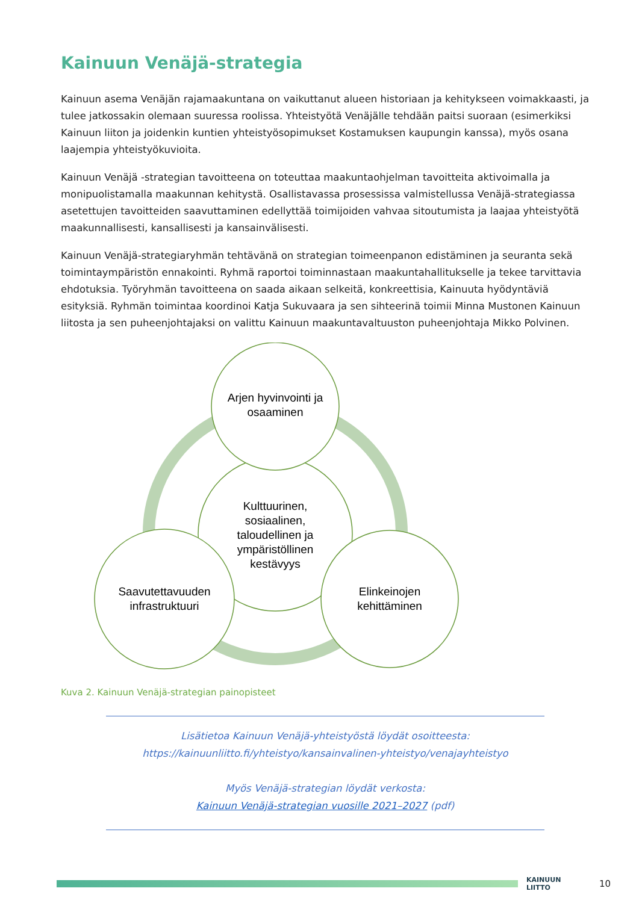Kainuun Venäjä-strategia
Kainuun asema Venäjän rajamaakuntana on vaikuttanut alueen historiaan ja kehitykseen voimakkaasti, ja tulee jatkossakin olemaan suuressa roolissa. Yhteistyötä Venäjälle tehdään paitsi suoraan (esimerkiksi Kainuun liiton ja joidenkin kuntien yhteistyösopimukset Kostamuksen kaupungin kanssa), myös osana laajempia yhteistyökuvioita.
Kainuun Venäjä -strategian tavoitteena on toteuttaa maakuntaohjelman tavoitteita aktivoimalla ja monipuolistamalla maakunnan kehitystä. Osallistavassa prosessissa valmistellussa Venäjä-strategiassa asetettujen tavoitteiden saavuttaminen edellyttää toimijoiden vahvaa sitoutumista ja laajaa yhteistyötä maakunnallisesti, kansallisesti ja kansainvälisesti.
Kainuun Venäjä-strategiaryhmän tehtävänä on strategian toimeenpanon edistäminen ja seuranta sekä toimintaympäristön ennakointi. Ryhmä raportoi toiminnastaan maakuntahallitukselle ja tekee tarvittavia ehdotuksia. Työryhmän tavoitteena on saada aikaan selkeitä, konkreettisia, Kainuuta hyödyntäviä esityksiä. Ryhmän toimintaa koordinoi Katja Sukuvaara ja sen sihteerinä toimii Minna Mustonen Kainuun liitosta ja sen puheenjohtajaksi on valittu Kainuun maakuntavaltuuston puheenjohtaja Mikko Polvinen.
Arjen hyvinvointi ja osaaminen
Kulttuurinen, sosiaalinen, taloudellinen ja ympäristöllinen kestävyys
Saavutettavuuden infrastruktuuri
Elinkeinojen kehittäminen
Kuva 2. Kainuun Venäjä-strategian painopisteet
Lisätietoa Kainuun Venäjä-yhteistyöstä löydät osoitteesta:
https://kainuunliitto.fi/yhteistyo/kansainvalinen-yhteistyo/venajayhteistyo
Myös Venäjä-strategian löydät verkosta:
Kainuun Venäjä-strategian vuosille 2021–2027 (pdf)
KAINUUN LIITTO
10